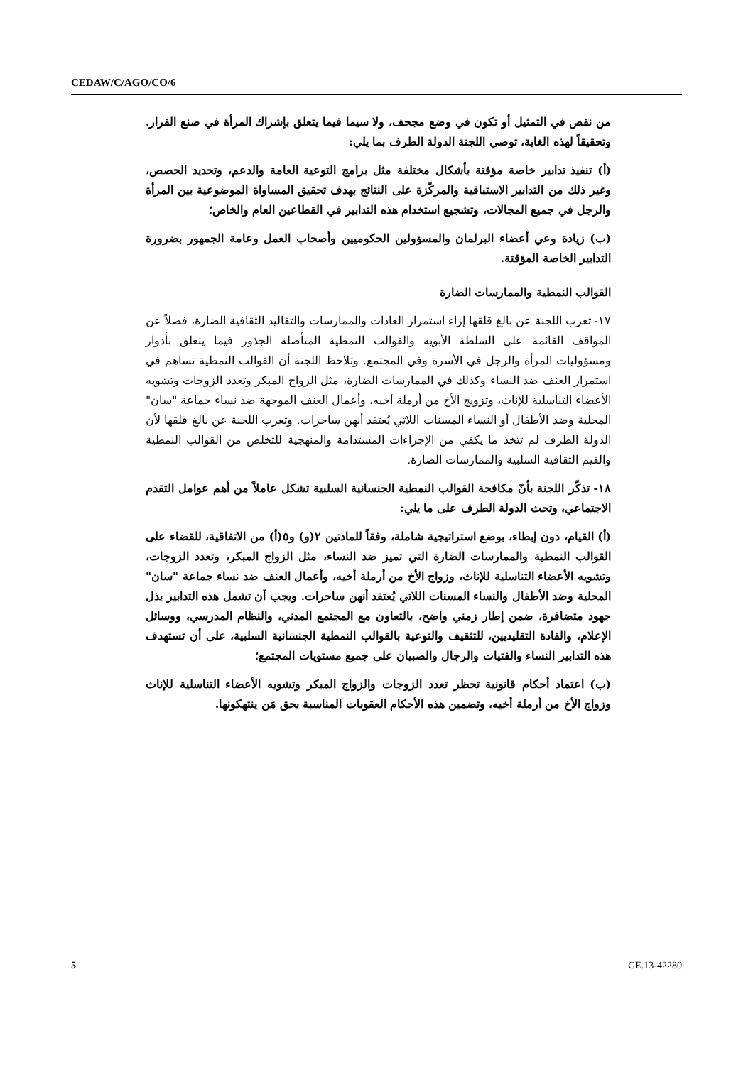CEDAW/C/AGO/CO/6
من نقص في التمثيل أو تكون في وضع مجحف، ولا سيما فيما يتعلق بإشراك المرأة في صنع القرار. وتحقيقاً لهذه الغاية، توصي اللجنة الدولة الطرف بما يلي:
(أ) تنفيذ تدابير خاصة مؤقتة بأشكال مختلفة مثل برامج التوعية العامة والدعم، وتحديد الحصص، وغير ذلك من التدابير الاستباقية والمركّزة على النتائج بهدف تحقيق المساواة الموضوعية بين المرأة والرجل في جميع المجالات، وتشجيع استخدام هذه التدابير في القطاعين العام والخاص؛
(ب) زيادة وعي أعضاء البرلمان والمسؤولين الحكوميين وأصحاب العمل وعامة الجمهور بضرورة التدابير الخاصة المؤقتة.
القوالب النمطية والممارسات الضارة
١٧- تعرب اللجنة عن بالغ قلقها إزاء استمرار العادات والممارسات والتقاليد الثقافية الضارة، فضلاً عن المواقف القائمة على السلطة الأبوية والقوالب النمطية المتأصلة الجذور فيما يتعلق بأدوار ومسؤوليات المرأة والرجل في الأسرة وفي المجتمع. وتلاحظ اللجنة أن القوالب النمطية تساهم في استمرار العنف ضد النساء وكذلك في الممارسات الضارة، مثل الزواج المبكر وتعدد الزوجات وتشويه الأعضاء التناسلية للإناث، وتزويج الأخ من أرملة أخيه، وأعمال العنف الموجهة ضد نساء جماعة "سان" المحلية وضد الأطفال أو النساء المسنات اللاتي يُعتقد أنهن ساحرات. وتعرب اللجنة عن بالغ قلقها لأن الدولة الطرف لم تتخذ ما يكفي من الإجراءات المستدامة والمنهجية للتخلص من القوالب النمطية والقيم الثقافية السلبية والممارسات الضارة.
١٨- تذكّر اللجنة بأنّ مكافحة القوالب النمطية الجنسانية السلبية تشكل عاملاً من أهم عوامل التقدم الاجتماعي، وتحث الدولة الطرف على ما يلي:
(أ) القيام، دون إبطاء، بوضع استراتيجية شاملة، وفقاً للمادتين ٢(و) و٥(أ) من الاتفاقية، للقضاء على القوالب النمطية والممارسات الضارة التي تميز ضد النساء، مثل الزواج المبكر، وتعدد الزوجات، وتشويه الأعضاء التناسلية للإناث، وزواج الأخ من أرملة أخيه، وأعمال العنف ضد نساء جماعة "سان" المحلية وضد الأطفال والنساء المسنات اللاتي يُعتقد أنهن ساحرات. ويجب أن تشمل هذه التدابير بذل جهود متضافرة، ضمن إطار زمني واضح، بالتعاون مع المجتمع المدني، والنظام المدرسي، ووسائل الإعلام، والقادة التقليديين، للتثقيف والتوعية بالقوالب النمطية الجنسانية السلبية، على أن تستهدف هذه التدابير النساء والفتيات والرجال والصبيان على جميع مستويات المجتمع؛
(ب) اعتماد أحكام قانونية تحظر تعدد الزوجات والزواج المبكر وتشويه الأعضاء التناسلية للإناث وزواج الأخ من أرملة أخيه، وتضمين هذه الأحكام العقوبات المناسبة بحق مَن ينتهكونها.
5 GE.13-42280